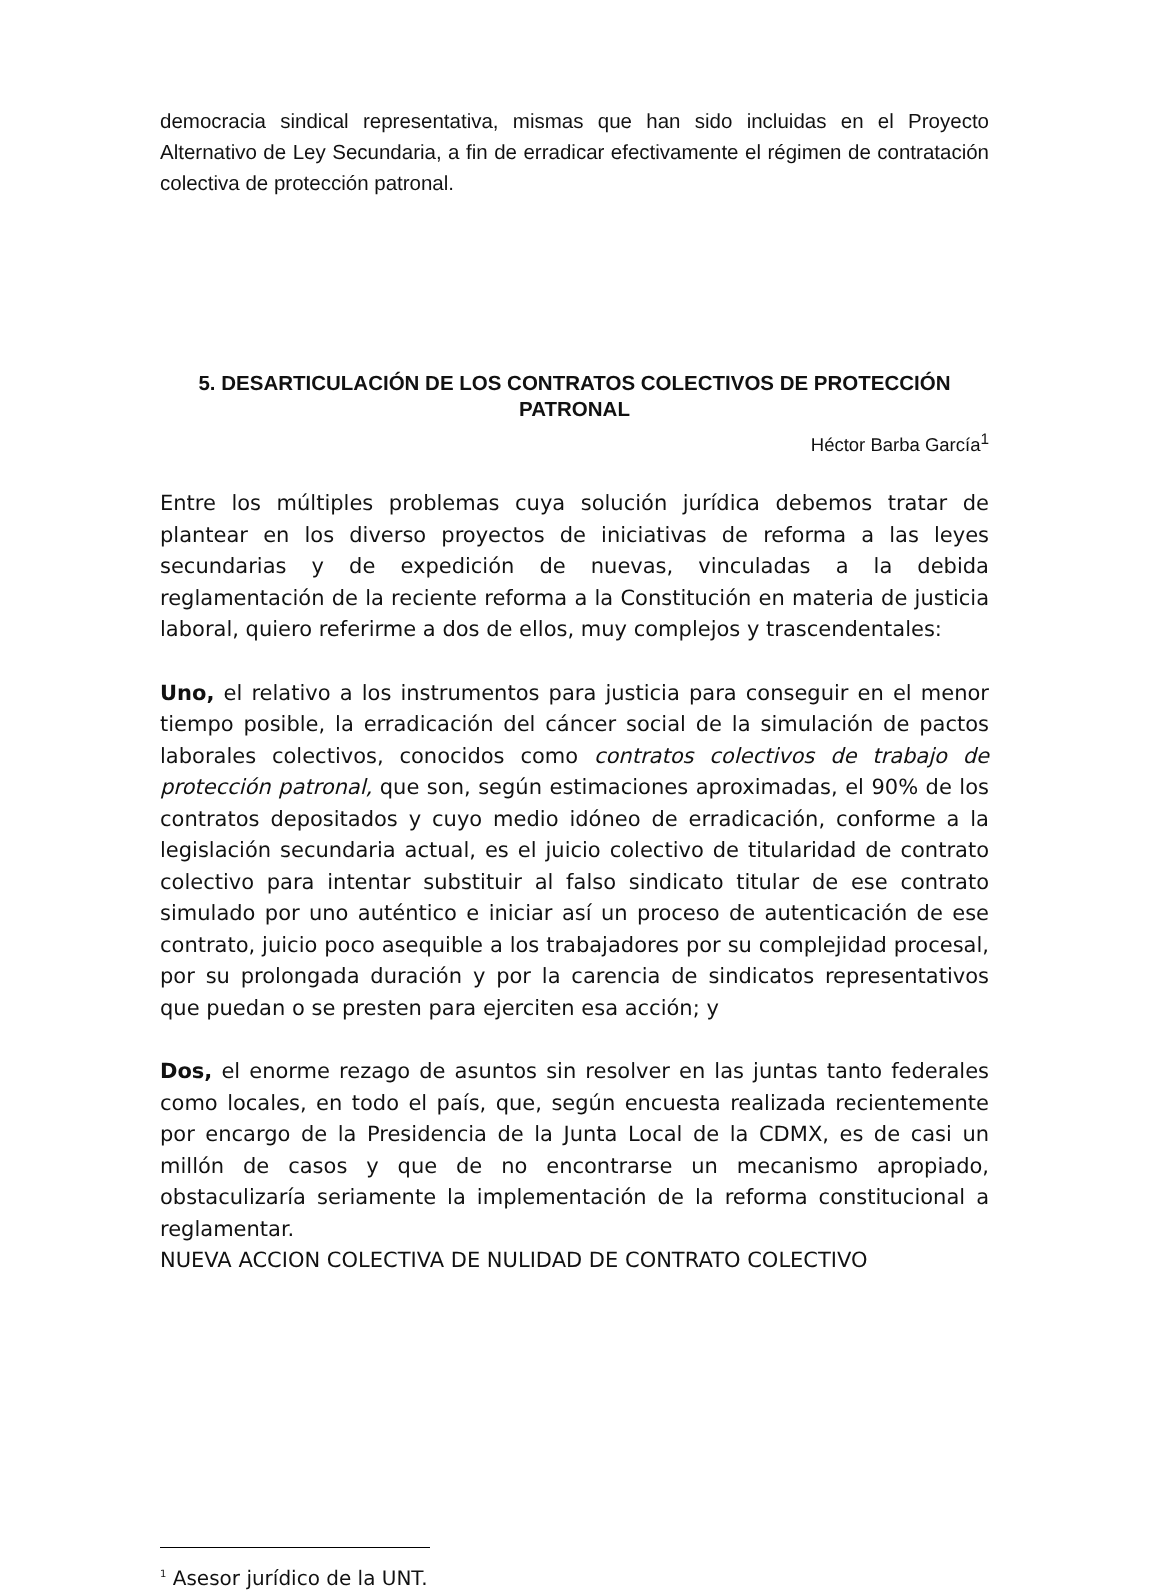democracia sindical representativa, mismas que han sido incluidas en el Proyecto Alternativo de Ley Secundaria, a fin de erradicar efectivamente el régimen de contratación colectiva de protección patronal.
5. DESARTICULACIÓN DE LOS CONTRATOS COLECTIVOS DE PROTECCIÓN PATRONAL
Héctor Barba García<sup>1</sup>
Entre los múltiples problemas cuya solución jurídica debemos tratar de plantear en los diverso proyectos de iniciativas de reforma a las leyes secundarias y de expedición de nuevas, vinculadas a la debida reglamentación de la reciente reforma a la Constitución en materia de justicia laboral, quiero referirme a dos de ellos, muy complejos y trascendentales:
Uno, el relativo a los instrumentos para justicia para conseguir en el menor tiempo posible, la erradicación del cáncer social de la simulación de pactos laborales colectivos, conocidos como contratos colectivos de trabajo de protección patronal, que son, según estimaciones aproximadas, el 90% de los contratos depositados y cuyo medio idóneo de erradicación, conforme a la legislación secundaria actual, es el juicio colectivo de titularidad de contrato colectivo para intentar substituir al falso sindicato titular de ese contrato simulado por uno auténtico e iniciar así un proceso de autenticación de ese contrato, juicio poco asequible a los trabajadores por su complejidad procesal, por su prolongada duración y por la carencia de sindicatos representativos que puedan o se presten para ejerciten esa acción; y
Dos, el enorme rezago de asuntos sin resolver en las juntas tanto federales como locales, en todo el país, que, según encuesta realizada recientemente por encargo de la Presidencia de la Junta Local de la CDMX, es de casi un millón de casos y que de no encontrarse un mecanismo apropiado, obstaculizaría seriamente la implementación de la reforma constitucional a reglamentar.
NUEVA ACCION COLECTIVA DE NULIDAD DE CONTRATO COLECTIVO
<sup>1</sup> Asesor jurídico de la UNT.